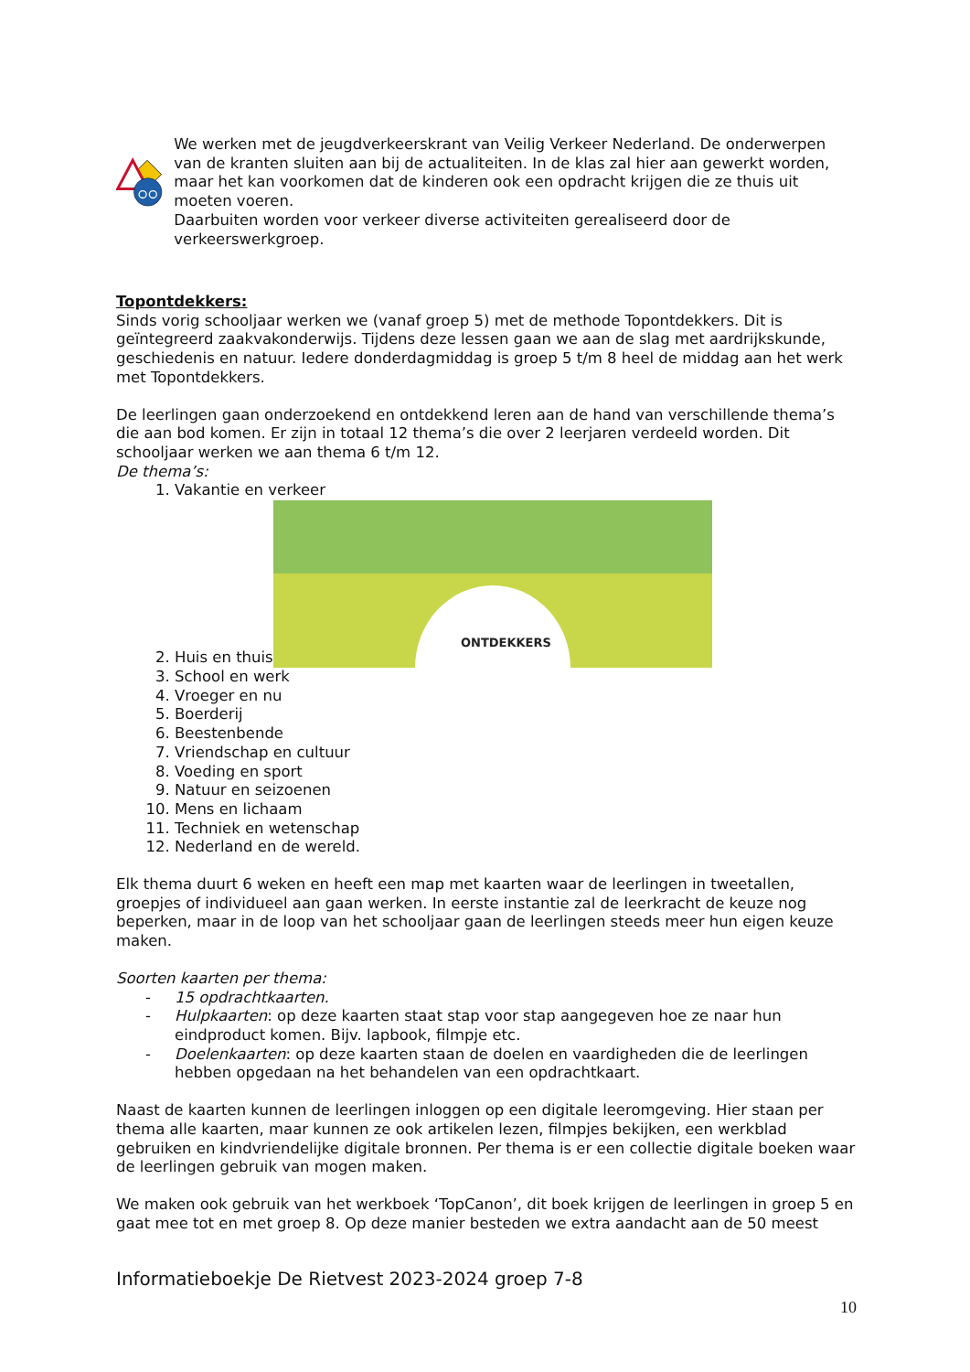We werken met de jeugdverkeerskrant van Veilig Verkeer Nederland. De onderwerpen van de kranten sluiten aan bij de actualiteiten. In de klas zal hier aan gewerkt worden, maar het kan voorkomen dat de kinderen ook een opdracht krijgen die ze thuis uit moeten voeren.
Daarbuiten worden voor verkeer diverse activiteiten gerealiseerd door de verkeerswerkgroep.
Topontdekkers:
Sinds vorig schooljaar werken we (vanaf groep 5) met de methode Topontdekkers. Dit is geïntegreerd zaakvakonderwijs. Tijdens deze lessen gaan we aan de slag met aardrijkskunde, geschiedenis en natuur. Iedere donderdagmiddag is groep 5 t/m 8 heel de middag aan het werk met Topontdekkers.
De leerlingen gaan onderzoekend en ontdekkend leren aan de hand van verschillende thema’s die aan bod komen. Er zijn in totaal 12 thema’s die over 2 leerjaren verdeeld worden. Dit schooljaar werken we aan thema 6 t/m 12.
De thema’s:
1. Vakantie en verkeer
2. Huis en thuis
ONTDEKKERS
3. School en werk
4. Vroeger en nu
5. Boerderij
6. Beestenbende
7. Vriendschap en cultuur
8. Voeding en sport
9. Natuur en seizoenen
10. Mens en lichaam
11. Techniek en wetenschap
12. Nederland en de wereld.
Elk thema duurt 6 weken en heeft een map met kaarten waar de leerlingen in tweetallen, groepjes of individueel aan gaan werken. In eerste instantie zal de leerkracht de keuze nog beperken, maar in de loop van het schooljaar gaan de leerlingen steeds meer hun eigen keuze maken.
Soorten kaarten per thema:
- 15 opdrachtkaarten.
- Hulpkaarten: op deze kaarten staat stap voor stap aangegeven hoe ze naar hun eindproduct komen. Bijv. lapbook, filmpje etc.
- Doelenkaarten: op deze kaarten staan de doelen en vaardigheden die de leerlingen hebben opgedaan na het behandelen van een opdrachtkaart.
Naast de kaarten kunnen de leerlingen inloggen op een digitale leeromgeving. Hier staan per thema alle kaarten, maar kunnen ze ook artikelen lezen, filmpjes bekijken, een werkblad gebruiken en kindvriendelijke digitale bronnen. Per thema is er een collectie digitale boeken waar de leerlingen gebruik van mogen maken.
We maken ook gebruik van het werkboek ‘TopCanon’, dit boek krijgen de leerlingen in groep 5 en gaat mee tot en met groep 8. Op deze manier besteden we extra aandacht aan de 50 meest
Informatieboekje De Rietvest 2023-2024 groep 7-8
10